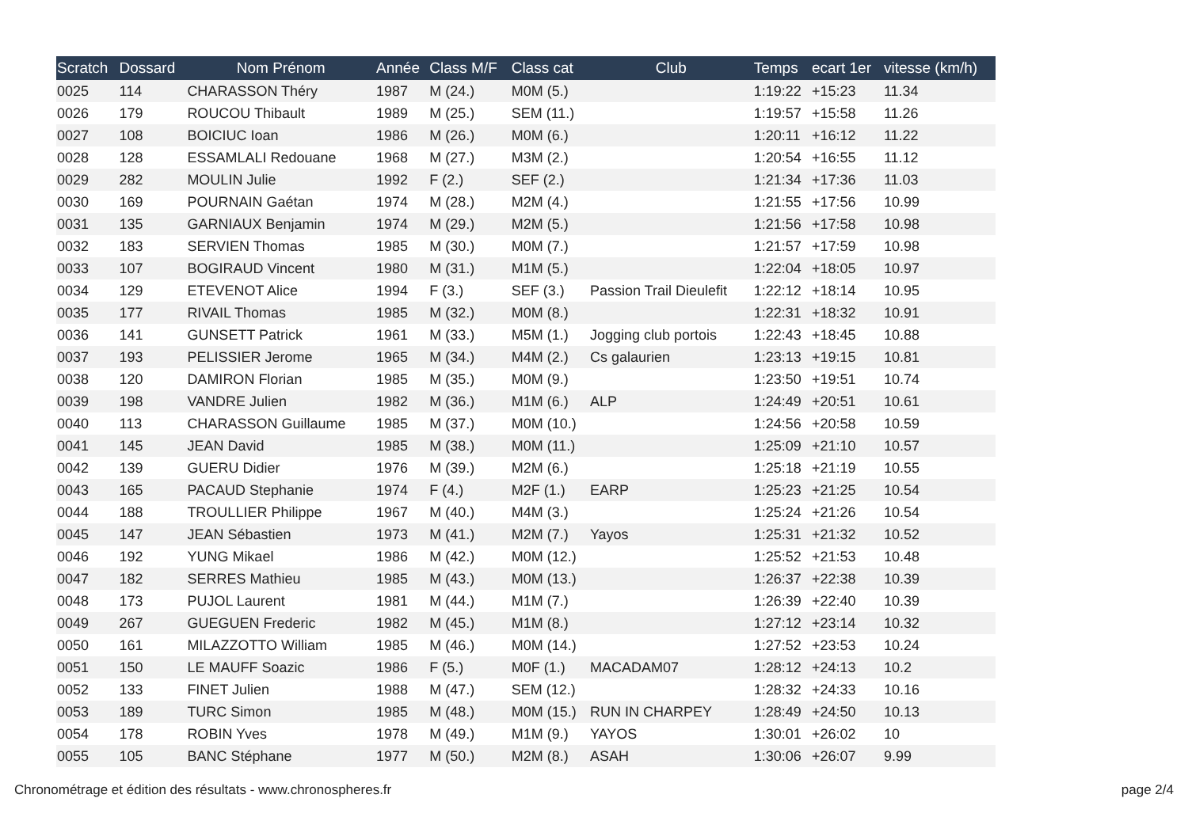| Scratch | Dossard | Nom Prénom | Année | Class M/F | Class cat | Club | Temps | ecart 1er | vitesse (km/h) |
| --- | --- | --- | --- | --- | --- | --- | --- | --- | --- |
| 0025 | 114 | CHARASSON Théry | 1987 | M (24.) | M0M (5.) | | 1:19:22 | +15:23 | 11.34 |
| 0026 | 179 | ROUCOU Thibault | 1989 | M (25.) | SEM (11.) | | 1:19:57 | +15:58 | 11.26 |
| 0027 | 108 | BOICIUC Ioan | 1986 | M (26.) | M0M (6.) | | 1:20:11 | +16:12 | 11.22 |
| 0028 | 128 | ESSAMLALI Redouane | 1968 | M (27.) | M3M (2.) | | 1:20:54 | +16:55 | 11.12 |
| 0029 | 282 | MOULIN Julie | 1992 | F (2.) | SEF (2.) | | 1:21:34 | +17:36 | 11.03 |
| 0030 | 169 | POURNAIN Gaétan | 1974 | M (28.) | M2M (4.) | | 1:21:55 | +17:56 | 10.99 |
| 0031 | 135 | GARNIAUX Benjamin | 1974 | M (29.) | M2M (5.) | | 1:21:56 | +17:58 | 10.98 |
| 0032 | 183 | SERVIEN Thomas | 1985 | M (30.) | M0M (7.) | | 1:21:57 | +17:59 | 10.98 |
| 0033 | 107 | BOGIRAUD Vincent | 1980 | M (31.) | M1M (5.) | | 1:22:04 | +18:05 | 10.97 |
| 0034 | 129 | ETEVENOT Alice | 1994 | F (3.) | SEF (3.) | Passion Trail Dieulefit | 1:22:12 | +18:14 | 10.95 |
| 0035 | 177 | RIVAIL Thomas | 1985 | M (32.) | M0M (8.) | | 1:22:31 | +18:32 | 10.91 |
| 0036 | 141 | GUNSETT Patrick | 1961 | M (33.) | M5M (1.) | Jogging club portois | 1:22:43 | +18:45 | 10.88 |
| 0037 | 193 | PELISSIER Jerome | 1965 | M (34.) | M4M (2.) | Cs galaurien | 1:23:13 | +19:15 | 10.81 |
| 0038 | 120 | DAMIRON Florian | 1985 | M (35.) | M0M (9.) | | 1:23:50 | +19:51 | 10.74 |
| 0039 | 198 | VANDRE Julien | 1982 | M (36.) | M1M (6.) | ALP | 1:24:49 | +20:51 | 10.61 |
| 0040 | 113 | CHARASSON Guillaume | 1985 | M (37.) | M0M (10.) | | 1:24:56 | +20:58 | 10.59 |
| 0041 | 145 | JEAN David | 1985 | M (38.) | M0M (11.) | | 1:25:09 | +21:10 | 10.57 |
| 0042 | 139 | GUERU Didier | 1976 | M (39.) | M2M (6.) | | 1:25:18 | +21:19 | 10.55 |
| 0043 | 165 | PACAUD Stephanie | 1974 | F (4.) | M2F (1.) | EARP | 1:25:23 | +21:25 | 10.54 |
| 0044 | 188 | TROULLIER Philippe | 1967 | M (40.) | M4M (3.) | | 1:25:24 | +21:26 | 10.54 |
| 0045 | 147 | JEAN Sébastien | 1973 | M (41.) | M2M (7.) | Yayos | 1:25:31 | +21:32 | 10.52 |
| 0046 | 192 | YUNG Mikael | 1986 | M (42.) | M0M (12.) | | 1:25:52 | +21:53 | 10.48 |
| 0047 | 182 | SERRES Mathieu | 1985 | M (43.) | M0M (13.) | | 1:26:37 | +22:38 | 10.39 |
| 0048 | 173 | PUJOL Laurent | 1981 | M (44.) | M1M (7.) | | 1:26:39 | +22:40 | 10.39 |
| 0049 | 267 | GUEGUEN Frederic | 1982 | M (45.) | M1M (8.) | | 1:27:12 | +23:14 | 10.32 |
| 0050 | 161 | MILAZZOTTO William | 1985 | M (46.) | M0M (14.) | | 1:27:52 | +23:53 | 10.24 |
| 0051 | 150 | LE MAUFF Soazic | 1986 | F (5.) | M0F (1.) | MACADAM07 | 1:28:12 | +24:13 | 10.2 |
| 0052 | 133 | FINET Julien | 1988 | M (47.) | SEM (12.) | | 1:28:32 | +24:33 | 10.16 |
| 0053 | 189 | TURC Simon | 1985 | M (48.) | M0M (15.) | RUN IN CHARPEY | 1:28:49 | +24:50 | 10.13 |
| 0054 | 178 | ROBIN Yves | 1978 | M (49.) | M1M (9.) | YAYOS | 1:30:01 | +26:02 | 10 |
| 0055 | 105 | BANC Stéphane | 1977 | M (50.) | M2M (8.) | ASAH | 1:30:06 | +26:07 | 9.99 |
Chronométrage et édition des résultats - www.chronospheres.fr
page 2/4